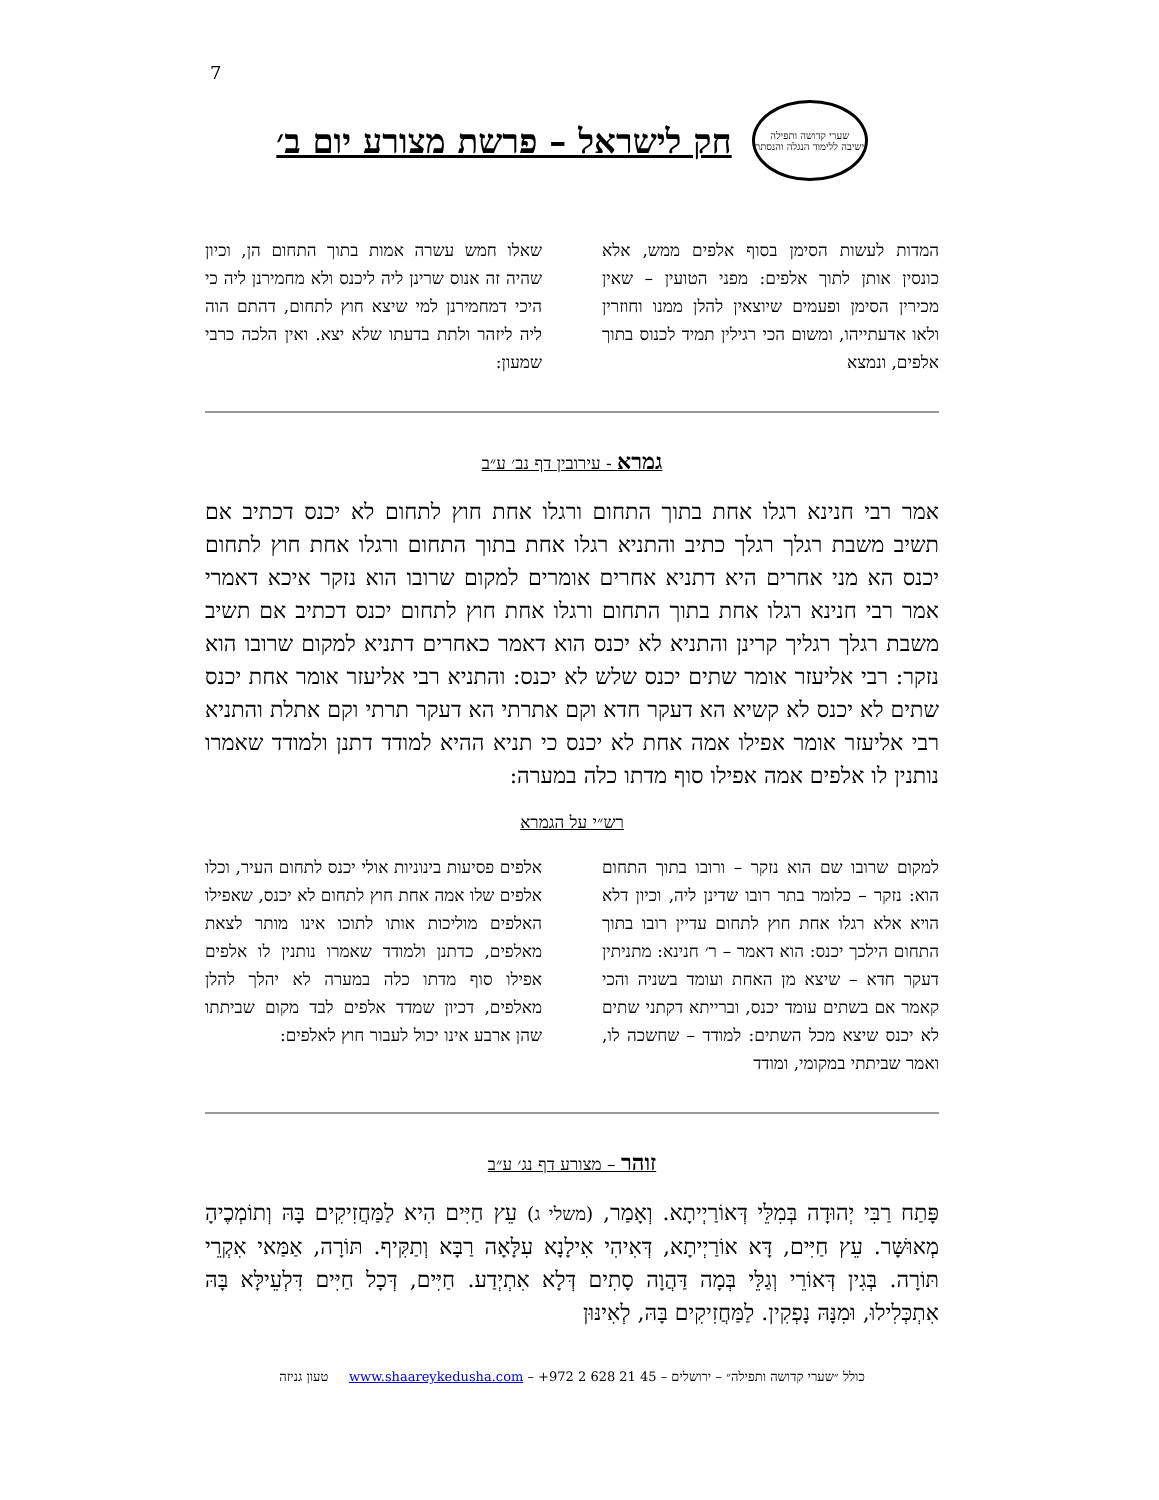7
שערי קדושה ותפילה
ישיבה ללימוד הנגלה והנסתר
חק לישראל – פרשת מצורע יום ב׳
המדות לעשות הסימן בסוף אלפים ממש, אלא כונסין אותן לתוך אלפים: מפני הטועין – שאין מכירין הסימן ופעמים שיוצאין להלן ממנו וחוזרין ולאו אדעתייהו, ומשום הכי רגילין תמיד לכנוס בתוך אלפים, ונמצא
שאלו חמש עשרה אמות בתוך התחום הן, וכיון שהיה זה אנוס שרינן ליה ליכנס ולא מחמירנן ליה כי היכי דמחמירנן למי שיצא חוץ לתחום, דהתם הוה ליה ליזהר ולתת בדעתו שלא יצא. ואין הלכה כרבי שמעון:
גמרא - עירובין דף נב׳ ע״ב
אמר רבי חנינא רגלו אחת בתוך התחום ורגלו אחת חוץ לתחום לא יכנס דכתיב אם תשיב משבת רגלך רגלך כתיב והתניא רגלו אחת בתוך התחום ורגלו אחת חוץ לתחום יכנס הא מני אחרים היא דתניא אחרים אומרים למקום שרובו הוא נזקר איכא דאמרי אמר רבי חנינא רגלו אחת בתוך התחום ורגלו אחת חוץ לתחום יכנס דכתיב אם תשיב משבת רגלך רגליך קרינן והתניא לא יכנס הוא דאמר כאחרים דתניא למקום שרובו הוא נזקר: רבי אליעזר אומר שתים יכנס שלש לא יכנס: והתניא רבי אליעזר אומר אחת יכנס שתים לא יכנס לא קשיא הא דעקר חדא וקם אתרתי הא דעקר תרתי וקם אתלת והתניא רבי אליעזר אומר אפילו אמה אחת לא יכנס כי תניא ההיא למודד דתנן ולמודד שאמרו נותנין לו אלפים אמה אפילו סוף מדתו כלה במערה:
רש״י על הגמרא
למקום שרובו שם הוא נזקר – ורובו בתוך התחום הוא: נזקר – כלומר בתר רובו שדינן ליה, וכיון דלא הויא אלא רגלו אחת חוץ לתחום עדיין רובו בתוך התחום הילכך יכנס: הוא דאמר – ר׳ חנינא: מתניתין דעקר חדא – שיצא מן האחת ועומד בשניה והכי קאמר אם בשתים עומד יכנס, וברייתא דקתני שתים לא יכנס שיצא מכל השתים: למודד – שחשכה לו, ואמר שביתתי במקומי, ומודד
אלפים פסיעות בינוניות אולי יכנס לתחום העיר, וכלו אלפים שלו אמה אחת חוץ לתחום לא יכנס, שאפילו האלפים מוליכות אותו לתוכו אינו מותר לצאת מאלפים, כדתנן ולמודד שאמרו נותנין לו אלפים אפילו סוף מדתו כלה במערה לא יהלך להלן מאלפים, דכיון שמדד אלפים לבד מקום שביתתו שהן ארבע אינו יכול לעבור חוץ לאלפים:
זוהר – מצורע דף נג׳ ע״ב
פָּתַח רַבִּי יְהוּדָה בְּמִלֵּי דְּאוֹרַיְיתָא. וְאָמַר, (משלי ג) עֵץ חַיִּים הִיא לַמַּחֲזִיקִים בָּהּ וְתוֹמְכֶיהָ מְאוּשָּׁר. עֵץ חַיִּים, דָּא אוֹרַיְיתָא, דְּאִיהִי אִילָנָא עִלָּאָה רַבָּא וְתַקִּיף. תּוֹרָה, אַמַּאי אִקְרֵי תּוֹרָה. בְּגִין דְּאוֹרֵי וְגַלֵּי בְּמָה דַּהֲוָה סָתִים דְּלָא אִתְיְדַע. חַיִּים, דְּכָל חַיִּים דִּלְעֵילָּא בָּהּ אִתְכְּלִילוּ, וּמִנָּהּ נָפְקִין. לַמַּחֲזִיקִים בָּהּ, לְאִינּוּן
כולל ״שערי קדושה ותפילה״ – ירושלים – 45 21 628 2 972+ – www.shaareykedusha.com טעון גניזה